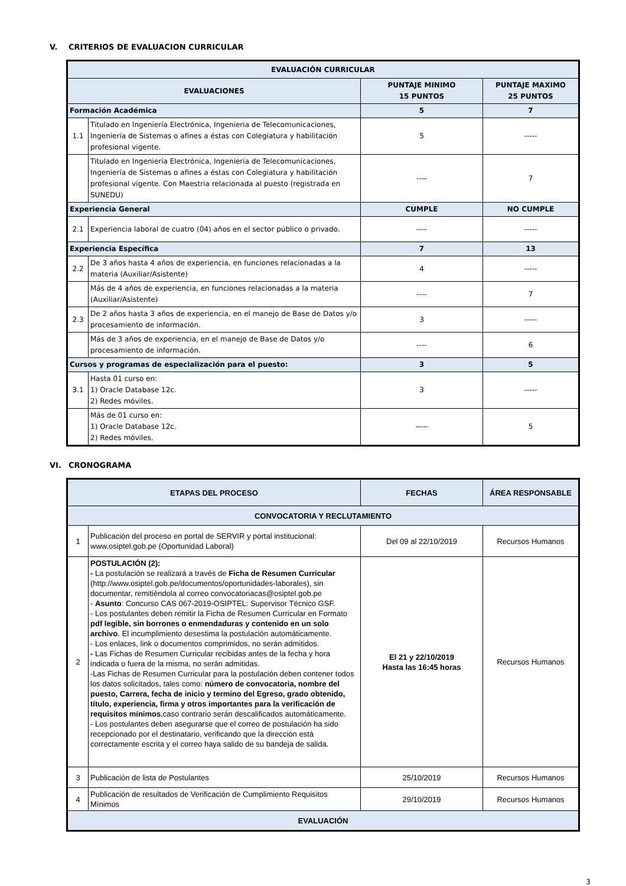V. CRITERIOS DE EVALUACION CURRICULAR
| EVALUACIÓN CURRICULAR | | | |
| EVALUACIONES | | PUNTAJE MINIMO 15 PUNTOS | PUNTAJE MAXIMO 25 PUNTOS |
| Formación Académica | | 5 | 7 |
| 1.1 | Titulado en Ingeniería Electrónica, Ingenieria de Telecomunicaciones, Ingeniería de Sistemas o afines a éstas con Colegiatura y habilitación profesional vigente. | 5 | ----- |
| | Titulado en Ingeniería Electrónica, Ingenieria de Telecomunicaciones, Ingeniería de Sistemas o afines a éstas con Colegiatura y habilitación profesional vigente. Con Maestria relacionada al puesto (registrada en SUNEDU) | ---- | 7 |
| Experiencia General | | CUMPLE | NO CUMPLE |
| 2.1 | Experiencia laboral de cuatro (04) años en el sector público o privado. | ---- | ----- |
| Experiencia Específica | | 7 | 13 |
| 2.2 | De 3 años hasta 4 años de experiencia, en funciones relacionadas a la materia (Auxiliar/Asistente) | 4 | ----- |
| | Más de 4 años de experiencia, en funciones relacionadas a la materia (Auxiliar/Asistente) | ---- | 7 |
| 2.3 | De 2 años hasta 3 años de experiencia, en el manejo de Base de Datos y/o procesamiento de información. | 3 | ----- |
| | Más de 3 años de experiencia, en el manejo de Base de Datos y/o procesamiento de información. | ---- | 6 |
| Cursos y programas de especialización para el puesto: | | 3 | 5 |
| 3.1 | Hasta 01 curso en: 1) Oracle Database 12c. 2) Redes móviles. | 3 | ----- |
| | Más de 01 curso en: 1) Oracle Database 12c. 2) Redes móviles. | ----- | 5 |
VI. CRONOGRAMA
| ETAPAS DEL PROCESO | | FECHAS | ÁREA RESPONSABLE |
| CONVOCATORIA Y RECLUTAMIENTO | | | |
| 1 | Publicación del proceso en portal de SERVIR y portal institucional: www.osiptel.gob.pe (Oportunidad Laboral) | Del 09 al 22/10/2019 | Recursos Humanos |
| 2 | POSTULACIÓN (2): - La postulación se realizará a través de Ficha de Resumen Curricular (http://www.osiptel.gob.pe/documentos/oportunidades-laborales), sin documentar, remitiéndola al correo convocatoriacas@osiptel.gob.pe - Asunto : Concurso CAS 067-2019-OSIPTEL: Supervisor Técnico GSF. - Los postulantes deben remitir la Ficha de Resumen Curricular en Formato pdf legible, sin borrones o enmendaduras y contenido en un solo archivo . El incumplimiento desestima la postulación automáticamente. - Los enlaces, link o documentos comprimidos, no serán admitidos. - Las Fichas de Resumen Curricular recibidas antes de la fecha y hora indicada o fuera de la misma, no serán admitidas. -Las Fichas de Resumen Curricular para la postulación deben contener todos los datos solicitados, tales como: número de convocatoria, nombre del puesto, Carrera, fecha de inicio y termino del Egreso, grado obtenido, título, experiencia, firma y otros importantes para la verificación de requisitos mínimos ,caso contrario serán descalificados automáticamente. - Los postulantes deben asegurarse que el correo de postulación ha sido recepcionado por el destinatario, verificando que la dirección está correctamente escrita y el correo haya salido de su bandeja de salida. | El 21 y 22/10/2019 Hasta las 16:45 horas | Recursos Humanos |
| 3 | Publicación de lista de Postulantes | 25/10/2019 | Recursos Humanos |
| 4 | Publicación de resultados de Verificación de Cumplimiento Requisitos Mínimos | 29/10/2019 | Recursos Humanos |
| EVALUACIÓN | | | |
3